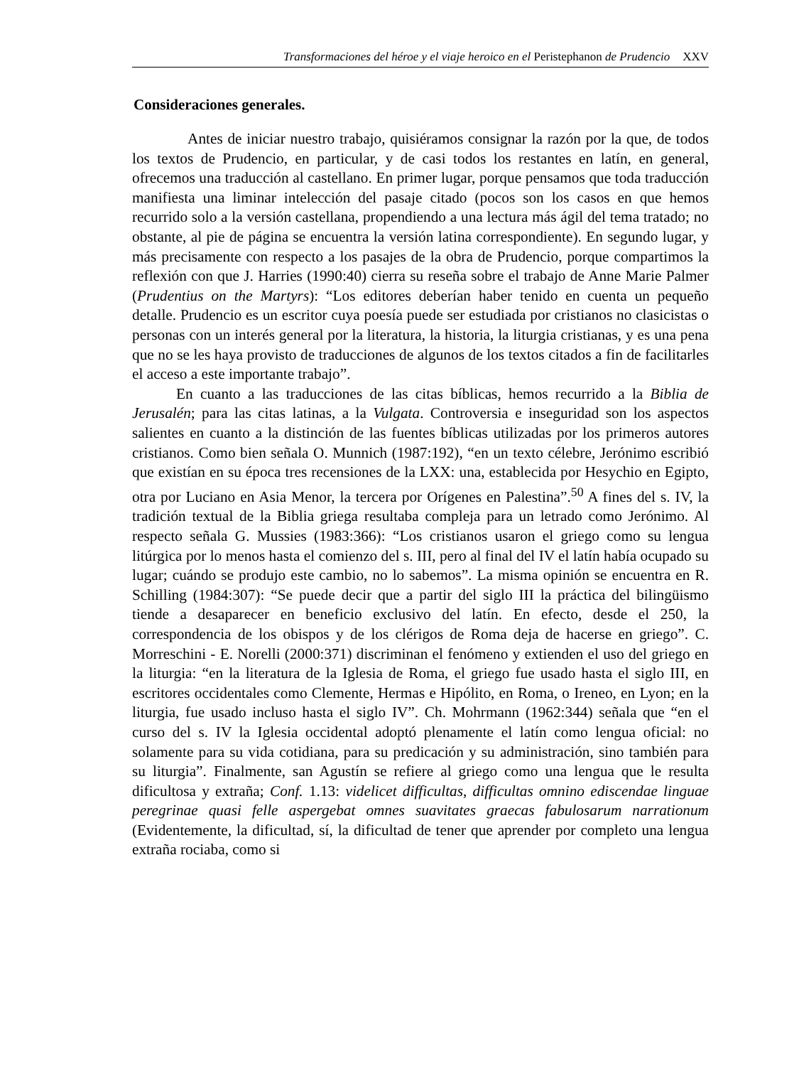Transformaciones del héroe y el viaje heroico en el Peristephanon de Prudencio XXV
Consideraciones generales.
Antes de iniciar nuestro trabajo, quisiéramos consignar la razón por la que, de todos los textos de Prudencio, en particular, y de casi todos los restantes en latín, en general, ofrecemos una traducción al castellano. En primer lugar, porque pensamos que toda traducción manifiesta una liminar intelección del pasaje citado (pocos son los casos en que hemos recurrido solo a la versión castellana, propendiendo a una lectura más ágil del tema tratado; no obstante, al pie de página se encuentra la versión latina correspondiente). En segundo lugar, y más precisamente con respecto a los pasajes de la obra de Prudencio, porque compartimos la reflexión con que J. Harries (1990:40) cierra su reseña sobre el trabajo de Anne Marie Palmer (Prudentius on the Martyrs): “Los editores deberían haber tenido en cuenta un pequeño detalle. Prudencio es un escritor cuya poesía puede ser estudiada por cristianos no clasicistas o personas con un interés general por la literatura, la historia, la liturgia cristianas, y es una pena que no se les haya provisto de traducciones de algunos de los textos citados a fin de facilitarles el acceso a este importante trabajo”.
En cuanto a las traducciones de las citas bíblicas, hemos recurrido a la Biblia de Jerusalén; para las citas latinas, a la Vulgata. Controversia e inseguridad son los aspectos salientes en cuanto a la distinción de las fuentes bíblicas utilizadas por los primeros autores cristianos. Como bien señala O. Munnich (1987:192), “en un texto célebre, Jerónimo escribió que existían en su época tres recensiones de la LXX: una, establecida por Hesychio en Egipto, otra por Luciano en Asia Menor, la tercera por Orígenes en Palestina”.<sup>50</sup> A fines del s. IV, la tradición textual de la Biblia griega resultaba compleja para un letrado como Jerónimo. Al respecto señala G. Mussies (1983:366): “Los cristianos usaron el griego como su lengua litúrgica por lo menos hasta el comienzo del s. III, pero al final del IV el latín había ocupado su lugar; cuándo se produjo este cambio, no lo sabemos”. La misma opinión se encuentra en R. Schilling (1984:307): “Se puede decir que a partir del siglo III la práctica del bilingüismo tiende a desaparecer en beneficio exclusivo del latín. En efecto, desde el 250, la correspondencia de los obispos y de los clérigos de Roma deja de hacerse en griego”. C. Morreschini - E. Norelli (2000:371) discriminan el fenómeno y extienden el uso del griego en la liturgia: “en la literatura de la Iglesia de Roma, el griego fue usado hasta el siglo III, en escritores occidentales como Clemente, Hermas e Hipólito, en Roma, o Ireneo, en Lyon; en la liturgia, fue usado incluso hasta el siglo IV”. Ch. Mohrmann (1962:344) señala que “en el curso del s. IV la Iglesia occidental adoptó plenamente el latín como lengua oficial: no solamente para su vida cotidiana, para su predicación y su administración, sino también para su liturgia”. Finalmente, san Agustín se refiere al griego como una lengua que le resulta dificultosa y extraña; Conf. 1.13: videlicet difficultas, difficultas omnino ediscendae linguae peregrinae quasi felle aspergebat omnes suavitates graecas fabulosarum narrationum (Evidentemente, la dificultad, sí, la dificultad de tener que aprender por completo una lengua extraña rociaba, como si